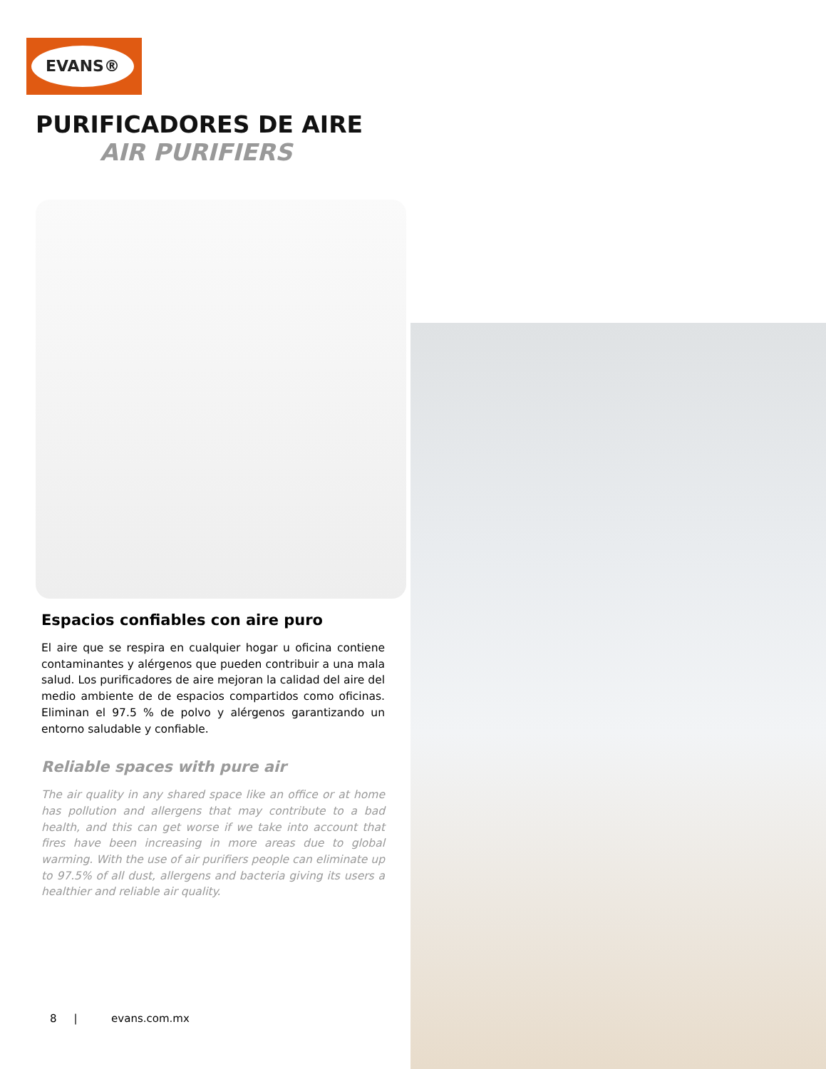EVANS®
PURIFICADORES DE AIRE
AIR PURIFIERS
Espacios confiables con aire puro
El aire que se respira en cualquier hogar u oficina contiene contaminantes y alérgenos que pueden contribuir a una mala salud. Los purificadores de aire mejoran la calidad del aire del medio ambiente de de espacios compartidos como oficinas. Eliminan el 97.5 % de polvo y alérgenos garantizando un entorno saludable y confiable.
Reliable spaces with pure air
The air quality in any shared space like an office or at home has pollution and allergens that may contribute to a bad health, and this can get worse if we take into account that fires have been increasing in more areas due to global warming. With the use of air purifiers people can eliminate up to 97.5% of all dust, allergens and bacteria giving its users a healthier and reliable air quality.
8 | evans.com.mx